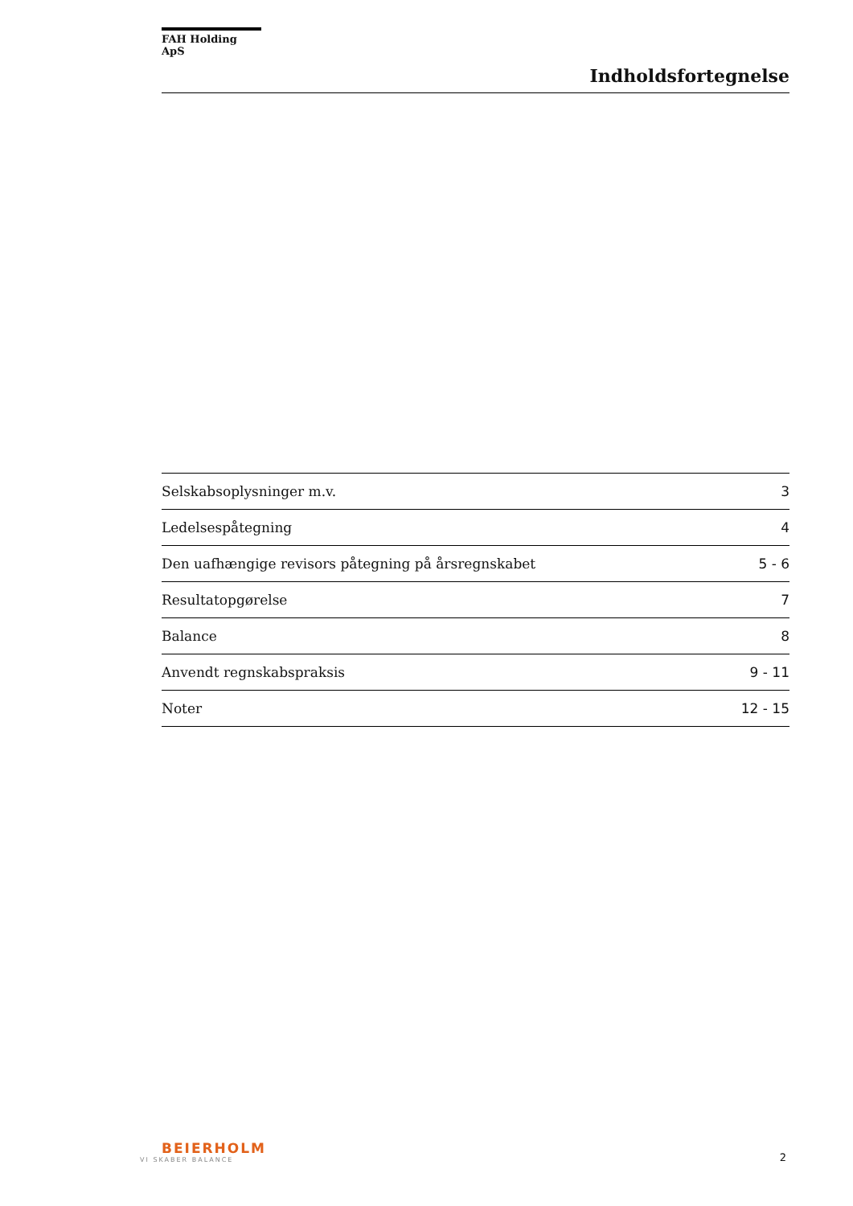FAH Holding ApS
Indholdsfortegnelse
| Selskabsoplysninger m.v. | 3 |
| Ledelsespåtegning | 4 |
| Den uafhængige revisors påtegning på årsregnskabet | 5 - 6 |
| Resultatopgørelse | 7 |
| Balance | 8 |
| Anvendt regnskabspraksis | 9 - 11 |
| Noter | 12 - 15 |
BEIERHOLM
VI SKABER BALANCE
2